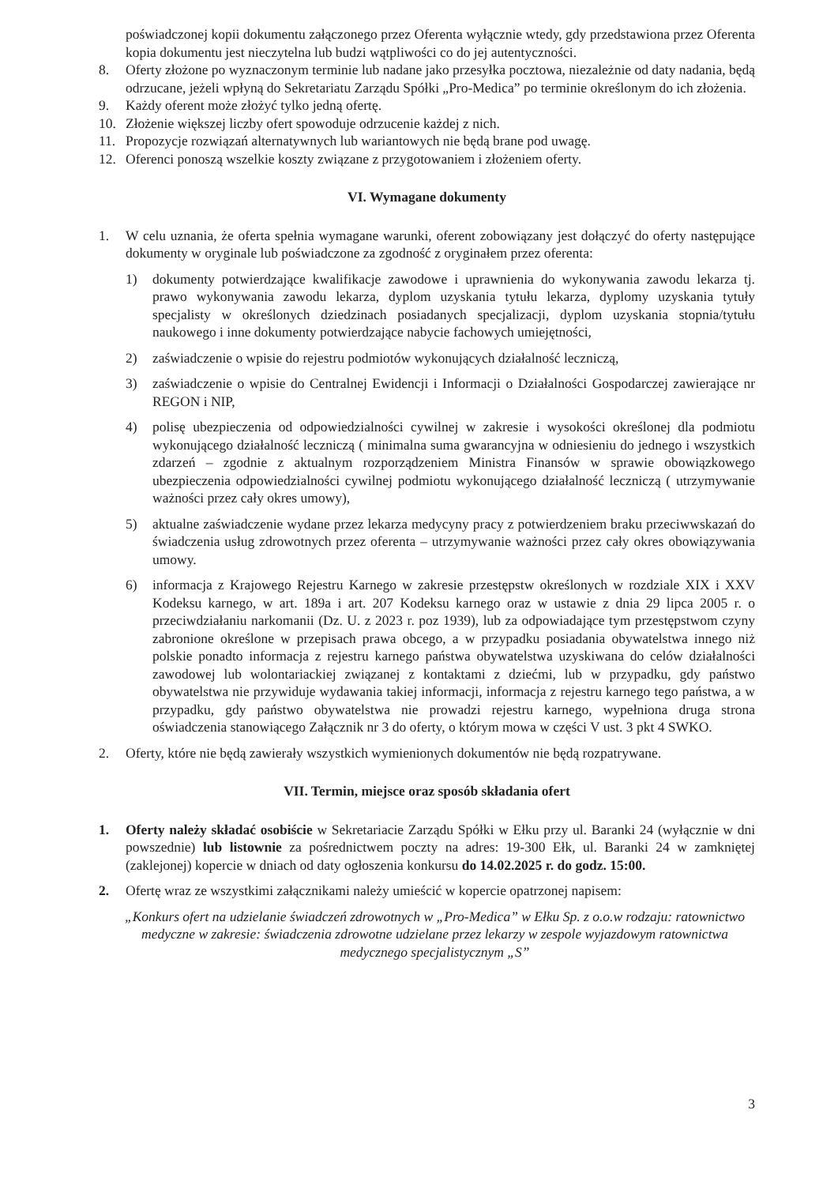poświadczonej kopii dokumentu załączonego przez Oferenta wyłącznie wtedy, gdy przedstawiona przez Oferenta kopia dokumentu jest nieczytelna lub budzi wątpliwości co do jej autentyczności.
8. Oferty złożone po wyznaczonym terminie lub nadane jako przesyłka pocztowa, niezależnie od daty nadania, będą odrzucane, jeżeli wpłyną do Sekretariatu Zarządu Spółki „Pro-Medica” po terminie określonym do ich złożenia.
9. Każdy oferent może złożyć tylko jedną ofertę.
10. Złożenie większej liczby ofert spowoduje odrzucenie każdej z nich.
11. Propozycje rozwiązań alternatywnych lub wariantowych nie będą brane pod uwagę.
12. Oferenci ponoszą wszelkie koszty związane z przygotowaniem i złożeniem oferty.
VI. Wymagane dokumenty
1. W celu uznania, że oferta spełnia wymagane warunki, oferent zobowiązany jest dołączyć do oferty następujące dokumenty w oryginale lub poświadczone za zgodność z oryginałem przez oferenta:
1) dokumenty potwierdzające kwalifikacje zawodowe i uprawnienia do wykonywania zawodu lekarza tj. prawo wykonywania zawodu lekarza, dyplom uzyskania tytułu lekarza, dyplomy uzyskania tytuły specjalisty w określonych dziedzinach posiadanych specjalizacji, dyplom uzyskania stopnia/tytułu naukowego i inne dokumenty potwierdzające nabycie fachowych umiejętności,
2) zaświadczenie o wpisie do rejestru podmiotów wykonujących działalność leczniczą,
3) zaświadczenie o wpisie do Centralnej Ewidencji i Informacji o Działalności Gospodarczej zawierające nr REGON i NIP,
4) polisę ubezpieczenia od odpowiedzialności cywilnej w zakresie i wysokości określonej dla podmiotu wykonującego działalność leczniczą ( minimalna suma gwarancyjna w odniesieniu do jednego i wszystkich zdarzeń – zgodnie z aktualnym rozporządzeniem Ministra Finansów w sprawie obowiązkowego ubezpieczenia odpowiedzialności cywilnej podmiotu wykonującego działalność leczniczą ( utrzymywanie ważności przez cały okres umowy),
5) aktualne zaświadczenie wydane przez lekarza medycyny pracy z potwierdzeniem braku przeciwwskazań do świadczenia usług zdrowotnych przez oferenta – utrzymywanie ważności przez cały okres obowiązywania umowy.
6) informacja z Krajowego Rejestru Karnego w zakresie przestępstw określonych w rozdziale XIX i XXV Kodeksu karnego, w art. 189a i art. 207 Kodeksu karnego oraz w ustawie z dnia 29 lipca 2005 r. o przeciwdziałaniu narkomanii (Dz. U. z 2023 r. poz 1939), lub za odpowiadające tym przestępstwom czyny zabronione określone w przepisach prawa obcego, a w przypadku posiadania obywatelstwa innego niż polskie ponadto informacja z rejestru karnego państwa obywatelstwa uzyskiwana do celów działalności zawodowej lub wolontariackiej związanej z kontaktami z dziećmi, lub w przypadku, gdy państwo obywatelstwa nie przywiduje wydawania takiej informacji, informacja z rejestru karnego tego państwa, a w przypadku, gdy państwo obywatelstwa nie prowadzi rejestru karnego, wypełniona druga strona oświadczenia stanowiącego Załącznik nr 3 do oferty, o którym mowa w części V ust. 3 pkt 4 SWKO.
2. Oferty, które nie będą zawierały wszystkich wymienionych dokumentów nie będą rozpatrywane.
VII. Termin, miejsce oraz sposób składania ofert
1. Oferty należy składać osobiście w Sekretariacie Zarządu Spółki w Ełku przy ul. Baranki 24 (wyłącznie w dni powszednie) lub listownie za pośrednictwem poczty na adres: 19-300 Ełk, ul. Baranki 24 w zamkniętej (zaklejonej) kopercie w dniach od daty ogłoszenia konkursu do 14.02.2025 r. do godz. 15:00.
2. Ofertę wraz ze wszystkimi załącznikami należy umieścić w kopercie opatrzonej napisem:
„Konkurs ofert na udzielanie świadczeń zdrowotnych w „Pro-Medica” w Ełku Sp. z o.o.w rodzaju: ratownictwo medyczne w zakresie: świadczenia zdrowotne udzielane przez lekarzy w zespole wyjazdowym ratownictwa medycznego specjalistycznym „S”
3